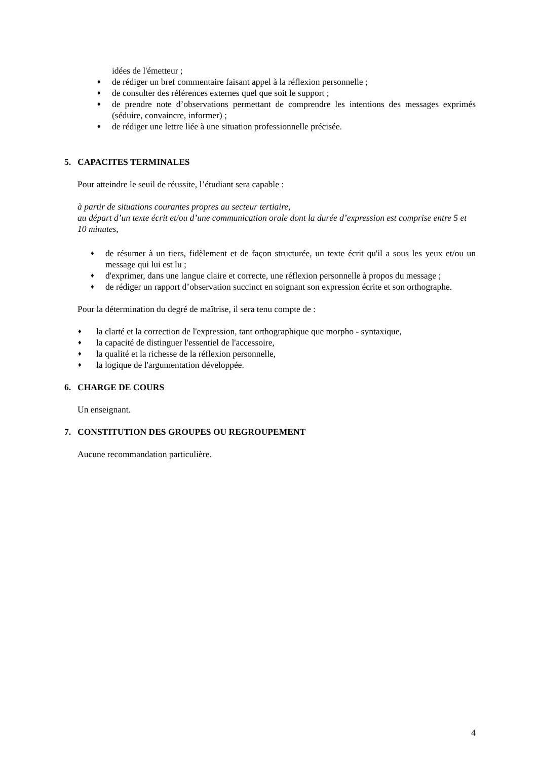idées de l'émetteur ;
♦ de rédiger un bref commentaire faisant appel à la réflexion personnelle ;
♦ de consulter des références externes quel que soit le support ;
♦ de prendre note d’observations permettant de comprendre les intentions des messages exprimés (séduire, convaincre, informer) ;
♦ de rédiger une lettre liée à une situation professionnelle précisée.
5. CAPACITES TERMINALES
Pour atteindre le seuil de réussite, l’étudiant sera capable :
à partir de situations courantes propres au secteur tertiaire,
au départ d’un texte écrit et/ou d’une communication orale dont la durée d’expression est comprise entre 5 et 10 minutes,
♦ de résumer à un tiers, fidèlement et de façon structurée, un texte écrit qu'il a sous les yeux et/ou un message qui lui est lu ;
♦ d'exprimer, dans une langue claire et correcte, une réflexion personnelle à propos du message ;
♦ de rédiger un rapport d’observation succinct en soignant son expression écrite et son orthographe.
Pour la détermination du degré de maîtrise, il sera tenu compte de :
♦ la clarté et la correction de l'expression, tant orthographique que morpho - syntaxique,
♦ la capacité de distinguer l'essentiel de l'accessoire,
♦ la qualité et la richesse de la réflexion personnelle,
♦ la logique de l'argumentation développée.
6. CHARGE DE COURS
Un enseignant.
7. CONSTITUTION DES GROUPES OU REGROUPEMENT
Aucune recommandation particulière.
4